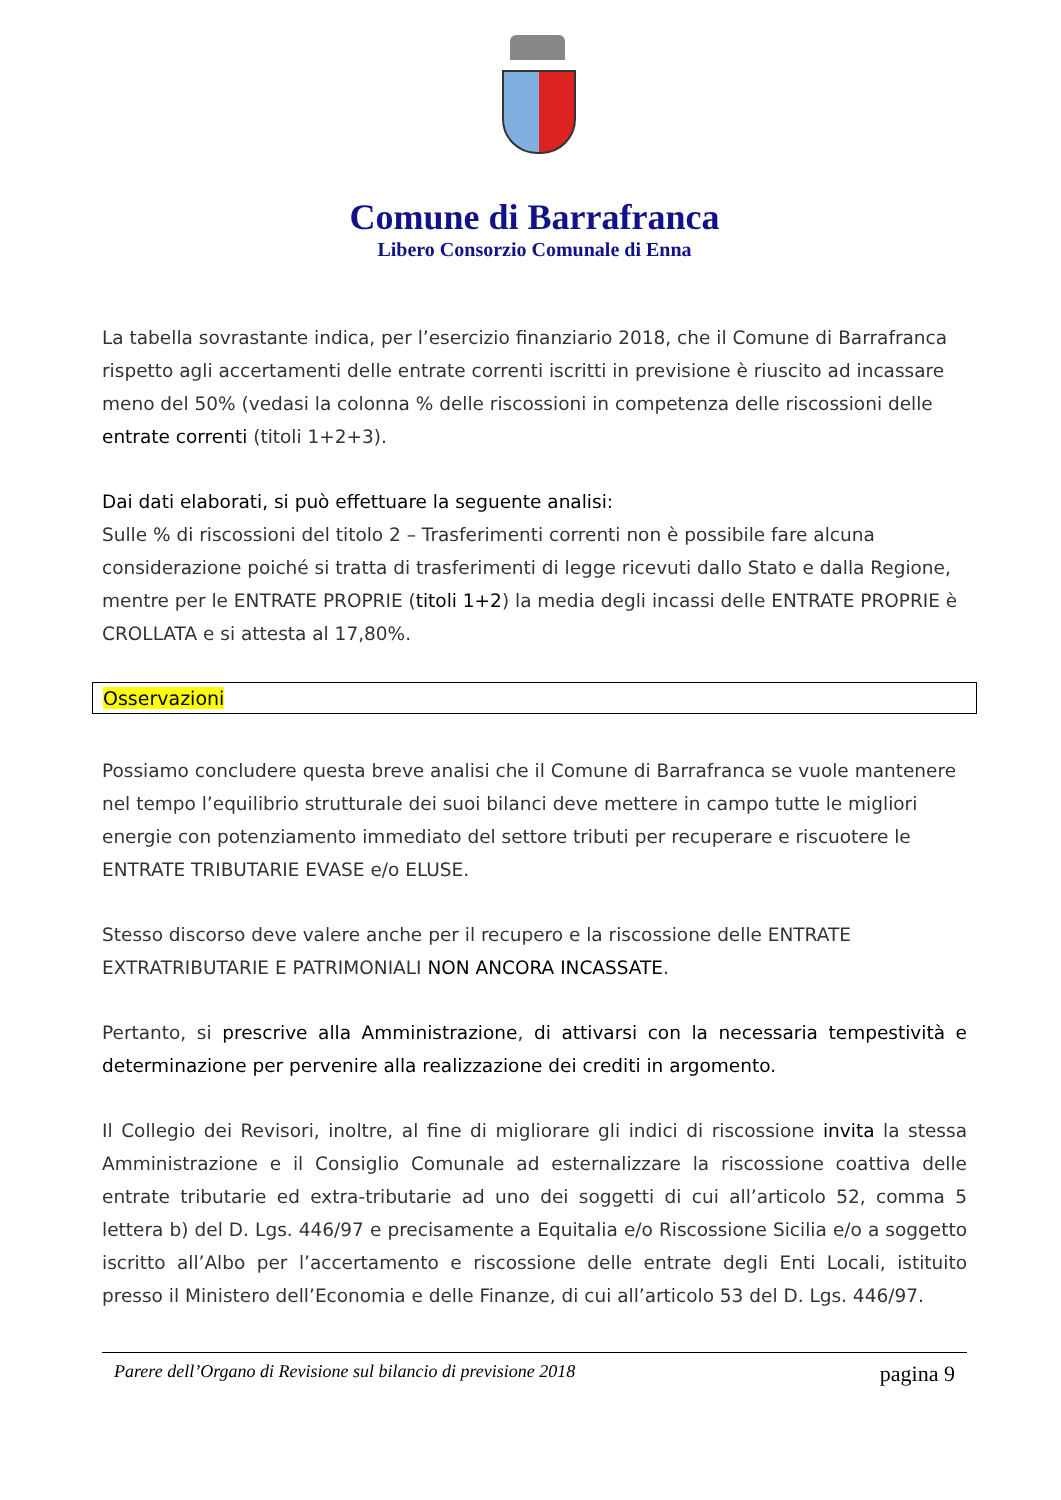Comune di Barrafranca
Libero Consorzio Comunale di Enna
La tabella sovrastante indica, per l’esercizio finanziario 2018, che il Comune di Barrafranca rispetto agli accertamenti delle entrate correnti iscritti in previsione è riuscito ad incassare meno del 50% (vedasi la colonna % delle riscossioni in competenza delle riscossioni delle entrate correnti (titoli 1+2+3).
Dai dati elaborati, si può effettuare la seguente analisi:
Sulle % di riscossioni del titolo 2 – Trasferimenti correnti non è possibile fare alcuna considerazione poiché si tratta di trasferimenti di legge ricevuti dallo Stato e dalla Regione, mentre per le ENTRATE PROPRIE (titoli 1+2) la media degli incassi delle ENTRATE PROPRIE è CROLLATA e si attesta al 17,80%.
Osservazioni
Possiamo concludere questa breve analisi che il Comune di Barrafranca se vuole mantenere nel tempo l’equilibrio strutturale dei suoi bilanci deve mettere in campo tutte le migliori energie con potenziamento immediato del settore tributi per recuperare e riscuotere le ENTRATE TRIBUTARIE EVASE e/o ELUSE.
Stesso discorso deve valere anche per il recupero e la riscossione delle ENTRATE EXTRATRIBUTARIE E PATRIMONIALI NON ANCORA INCASSATE.
Pertanto, si prescrive alla Amministrazione, di attivarsi con la necessaria tempestività e determinazione per pervenire alla realizzazione dei crediti in argomento.
Il Collegio dei Revisori, inoltre, al fine di migliorare gli indici di riscossione invita la stessa Amministrazione e il Consiglio Comunale ad esternalizzare la riscossione coattiva delle entrate tributarie ed extra-tributarie ad uno dei soggetti di cui all’articolo 52, comma 5 lettera b) del D. Lgs. 446/97 e precisamente a Equitalia e/o Riscossione Sicilia e/o a soggetto iscritto all’Albo per l’accertamento e riscossione delle entrate degli Enti Locali, istituito presso il Ministero dell’Economia e delle Finanze, di cui all’articolo 53 del D. Lgs. 446/97.
Parere dell’Organo di Revisione sul bilancio di previsione 2018 pagina 9